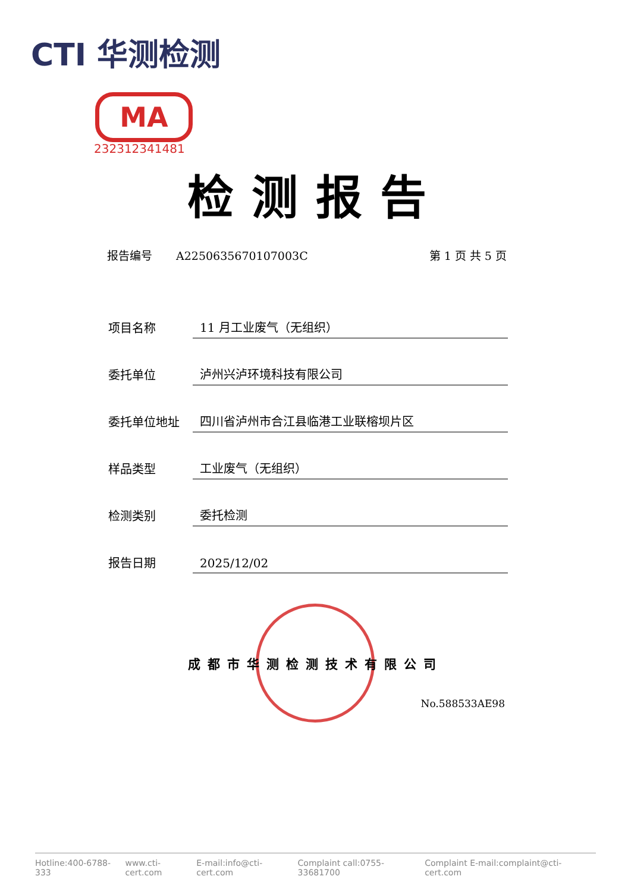CTI 华测检测
MA
232312341481
检测报告
报告编号 A2250635670107003C 第 1 页 共 5 页
项目名称
11 月工业废气（无组织）
委托单位
泸州兴泸环境科技有限公司
委托单位地址
四川省泸州市合江县临港工业联榕坝片区
样品类型
工业废气（无组织）
检测类别
委托检测
报告日期
2025/12/02
成都市华测检测技术有限公司
No.588533AE98
Hotline:400-6788-333 www.cti-cert.com E-mail:info@cti-cert.com Complaint call:0755-33681700 Complaint E-mail:complaint@cti-cert.com